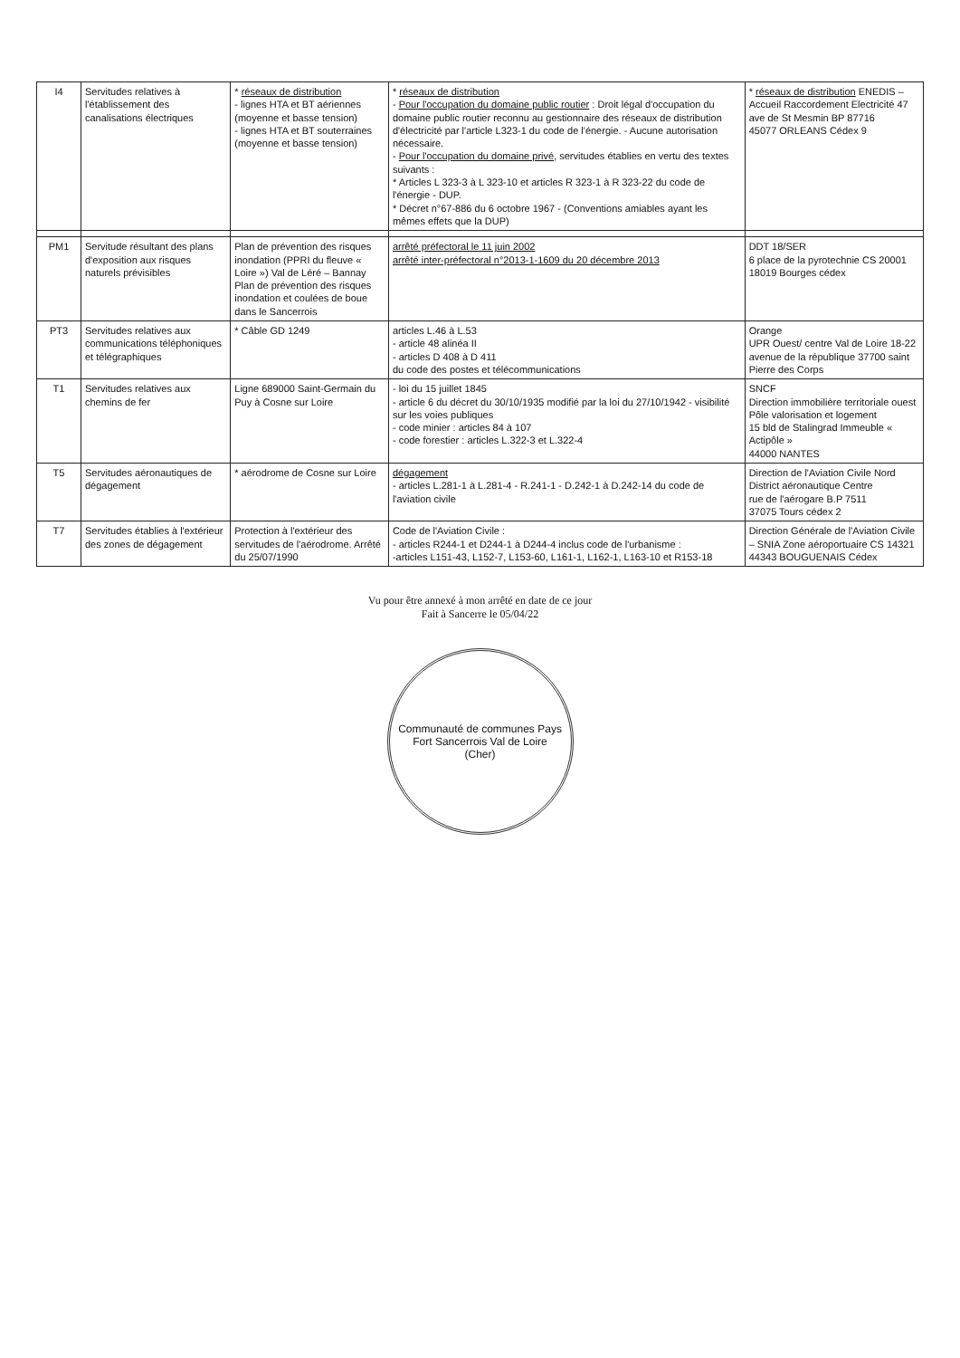| I4 | Servitudes relatives à l'établissement des canalisations électriques | * réseaux de distribution - lignes HTA et BT aériennes (moyenne et basse tension) - lignes HTA et BT souterraines (moyenne et basse tension) | * réseaux de distribution - Pour l'occupation du domaine public routier : Droit légal d'occupation du domaine public routier reconnu au gestionnaire des réseaux de distribution d'électricité par l'article L323-1 du code de l'énergie. - Aucune autorisation nécessaire. - Pour l'occupation du domaine privé , servitudes établies en vertu des textes suivants : * Articles L 323-3 à L 323-10 et articles R 323-1 à R 323-22 du code de l'énergie - DUP. * Décret n°67-886 du 6 octobre 1967 - (Conventions amiables ayant les mêmes effets que la DUP) | * réseaux de distribution ENEDIS – Accueil Raccordement Electricité 47 ave de St Mesmin BP 87716 45077 ORLEANS Cédex 9 |
| PM1 | Servitude résultant des plans d'exposition aux risques naturels prévisibles | Plan de prévention des risques inondation (PPRI du fleuve « Loire ») Val de Léré – Bannay Plan de prévention des risques inondation et coulées de boue dans le Sancerrois | arrêté préfectoral le 11 juin 2002 arrêté inter-préfectoral n°2013-1-1609 du 20 décembre 2013 | DDT 18/SER 6 place de la pyrotechnie CS 20001 18019 Bourges cédex |
| PT3 | Servitudes relatives aux communications téléphoniques et télégraphiques | * Câble GD 1249 | articles L.46 à L.53 - article 48 alinéa II - articles D 408 à D 411 du code des postes et télécommunications | Orange UPR Ouest/ centre Val de Loire 18-22 avenue de la république 37700 saint Pierre des Corps |
| T1 | Servitudes relatives aux chemins de fer | Ligne 689000 Saint-Germain du Puy à Cosne sur Loire | - loi du 15 juillet 1845 - article 6 du décret du 30/10/1935 modifié par la loi du 27/10/1942 - visibilité sur les voies publiques - code minier : articles 84 à 107 - code forestier : articles L.322-3 et L.322-4 | SNCF Direction immobilière territoriale ouest Pôle valorisation et logement 15 bld de Stalingrad Immeuble « Actipôle » 44000 NANTES |
| T5 | Servitudes aéronautiques de dégagement | * aérodrome de Cosne sur Loire | dégagement - articles L.281-1 à L.281-4 - R.241-1 - D.242-1 à D.242-14 du code de l'aviation civile | Direction de l'Aviation Civile Nord District aéronautique Centre rue de l'aérogare B.P 7511 37075 Tours cédex 2 |
| T7 | Servitudes établies à l'extérieur des zones de dégagement | Protection à l'extérieur des servitudes de l'aérodrome. Arrêté du 25/07/1990 | Code de l'Aviation Civile : - articles R244-1 et D244-1 à D244-4 inclus code de l'urbanisme : -articles L151-43, L152-7, L153-60, L161-1, L162-1, L163-10 et R153-18 | Direction Générale de l'Aviation Civile – SNIA Zone aéroportuaire CS 14321 44343 BOUGUENAIS Cédex |
Vu pour être annexé à mon arrêté en date de ce jour
Fait à Sancerre le 05/04/22
Communauté de communes Pays Fort Sancerrois Val de Loire
(Cher)